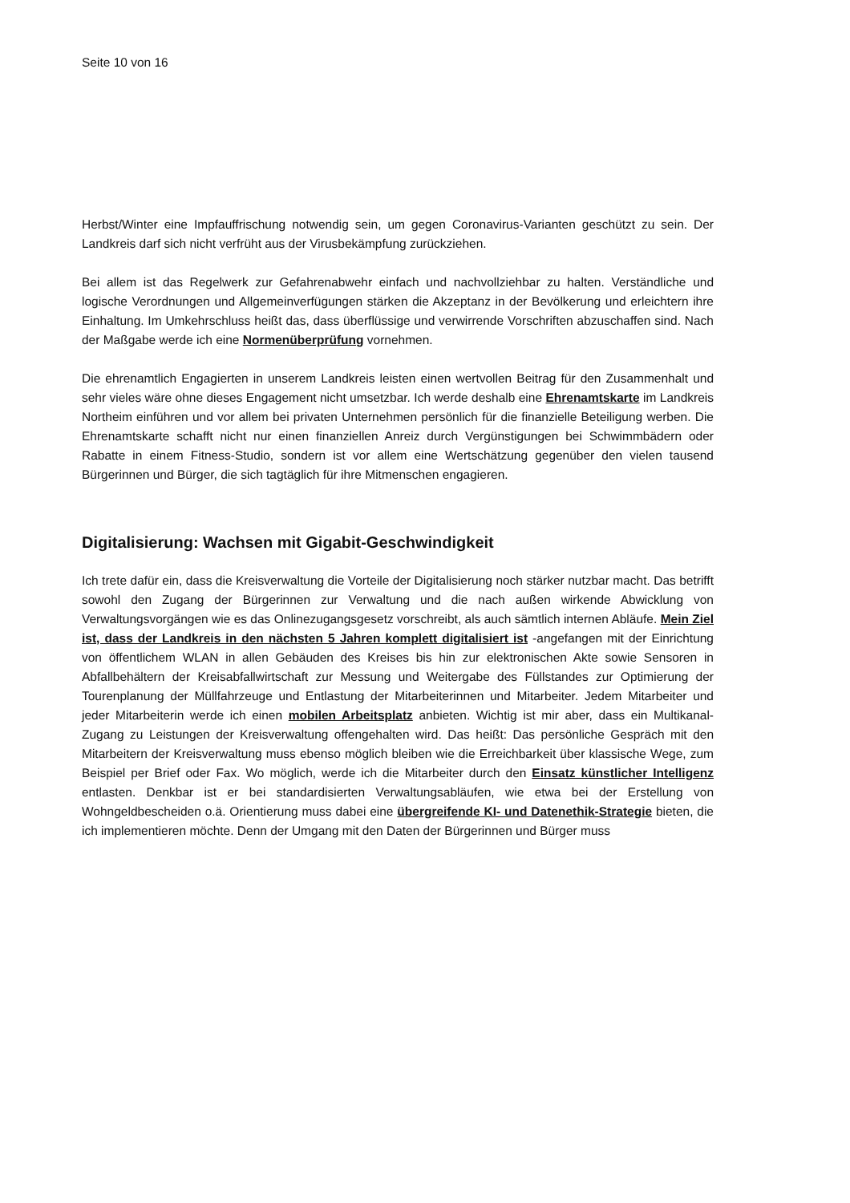Seite 10 von 16
Herbst/Winter eine Impfauffrischung notwendig sein, um gegen Coronavirus-Varianten geschützt zu sein. Der Landkreis darf sich nicht verfrüht aus der Virusbekämpfung zurückziehen.
Bei allem ist das Regelwerk zur Gefahrenabwehr einfach und nachvollziehbar zu halten. Verständliche und logische Verordnungen und Allgemeinverfügungen stärken die Akzeptanz in der Bevölkerung und erleichtern ihre Einhaltung. Im Umkehrschluss heißt das, dass überflüssige und verwirrende Vorschriften abzuschaffen sind. Nach der Maßgabe werde ich eine Normenüberprüfung vornehmen.
Die ehrenamtlich Engagierten in unserem Landkreis leisten einen wertvollen Beitrag für den Zusammenhalt und sehr vieles wäre ohne dieses Engagement nicht umsetzbar. Ich werde deshalb eine Ehrenamtskarte im Landkreis Northeim einführen und vor allem bei privaten Unternehmen persönlich für die finanzielle Beteiligung werben. Die Ehrenamtskarte schafft nicht nur einen finanziellen Anreiz durch Vergünstigungen bei Schwimmbädern oder Rabatte in einem Fitness-Studio, sondern ist vor allem eine Wertschätzung gegenüber den vielen tausend Bürgerinnen und Bürger, die sich tagtäglich für ihre Mitmenschen engagieren.
Digitalisierung: Wachsen mit Gigabit-Geschwindigkeit
Ich trete dafür ein, dass die Kreisverwaltung die Vorteile der Digitalisierung noch stärker nutzbar macht. Das betrifft sowohl den Zugang der Bürgerinnen zur Verwaltung und die nach außen wirkende Abwicklung von Verwaltungsvorgängen wie es das Onlinezugangsgesetz vorschreibt, als auch sämtlich internen Abläufe. Mein Ziel ist, dass der Landkreis in den nächsten 5 Jahren komplett digitalisiert ist -angefangen mit der Einrichtung von öffentlichem WLAN in allen Gebäuden des Kreises bis hin zur elektronischen Akte sowie Sensoren in Abfallbehältern der Kreisabfallwirtschaft zur Messung und Weitergabe des Füllstandes zur Optimierung der Tourenplanung der Müllfahrzeuge und Entlastung der Mitarbeiterinnen und Mitarbeiter. Jedem Mitarbeiter und jeder Mitarbeiterin werde ich einen mobilen Arbeitsplatz anbieten. Wichtig ist mir aber, dass ein Multikanal-Zugang zu Leistungen der Kreisverwaltung offengehalten wird. Das heißt: Das persönliche Gespräch mit den Mitarbeitern der Kreisverwaltung muss ebenso möglich bleiben wie die Erreichbarkeit über klassische Wege, zum Beispiel per Brief oder Fax. Wo möglich, werde ich die Mitarbeiter durch den Einsatz künstlicher Intelligenz entlasten. Denkbar ist er bei standardisierten Verwaltungsabläufen, wie etwa bei der Erstellung von Wohngeldbescheiden o.ä. Orientierung muss dabei eine übergreifende KI- und Datenethik-Strategie bieten, die ich implementieren möchte. Denn der Umgang mit den Daten der Bürgerinnen und Bürger muss